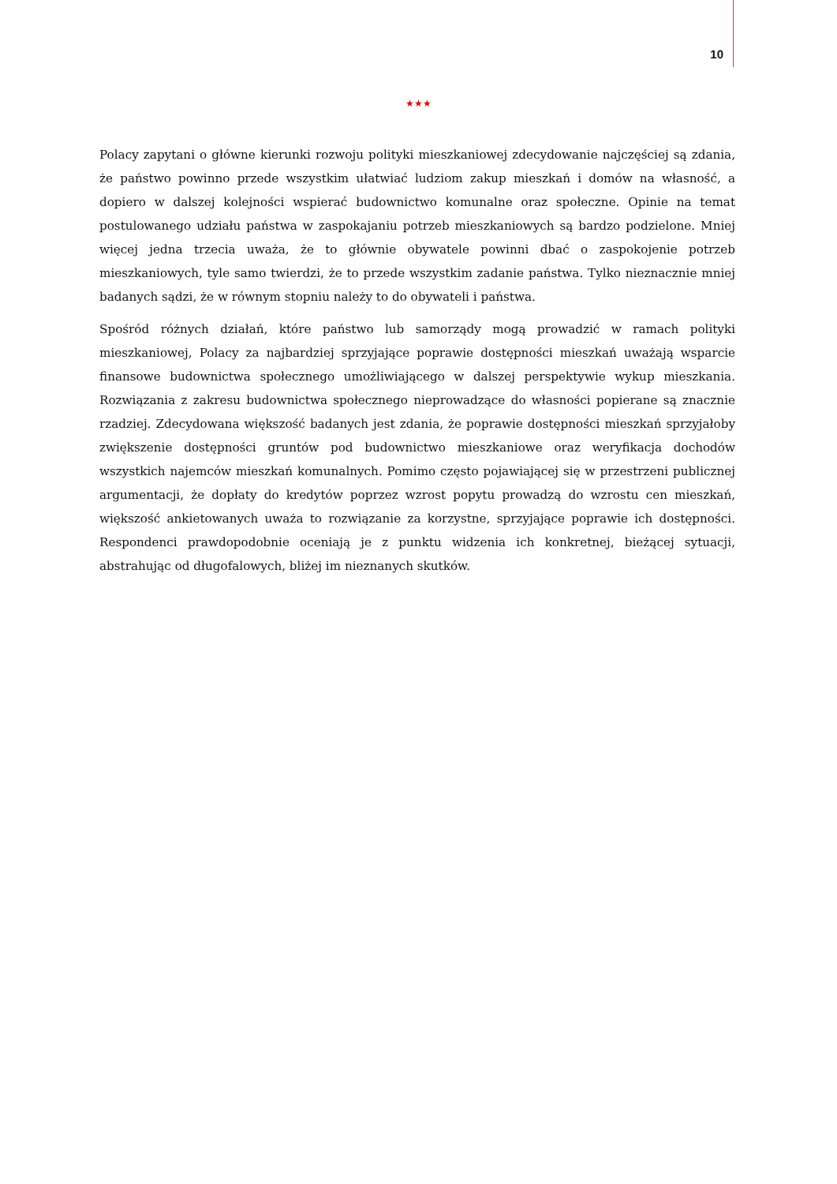10
★★★
Polacy zapytani o główne kierunki rozwoju polityki mieszkaniowej zdecydowanie najczęściej są zdania, że państwo powinno przede wszystkim ułatwiać ludziom zakup mieszkań i domów na własność, a dopiero w dalszej kolejności wspierać budownictwo komunalne oraz społeczne. Opinie na temat postulowanego udziału państwa w zaspokajaniu potrzeb mieszkaniowych są bardzo podzielone. Mniej więcej jedna trzecia uważa, że to głównie obywatele powinni dbać o zaspokojenie potrzeb mieszkaniowych, tyle samo twierdzi, że to przede wszystkim zadanie państwa. Tylko nieznacznie mniej badanych sądzi, że w równym stopniu należy to do obywateli i państwa.
Spośród różnych działań, które państwo lub samorządy mogą prowadzić w ramach polityki mieszkaniowej, Polacy za najbardziej sprzyjające poprawie dostępności mieszkań uważają wsparcie finansowe budownictwa społecznego umożliwiającego w dalszej perspektywie wykup mieszkania. Rozwiązania z zakresu budownictwa społecznego nieprowadzące do własności popierane są znacznie rzadziej. Zdecydowana większość badanych jest zdania, że poprawie dostępności mieszkań sprzyjałoby zwiększenie dostępności gruntów pod budownictwo mieszkaniowe oraz weryfikacja dochodów wszystkich najemców mieszkań komunalnych. Pomimo często pojawiającej się w przestrzeni publicznej argumentacji, że dopłaty do kredytów poprzez wzrost popytu prowadzą do wzrostu cen mieszkań, większość ankietowanych uważa to rozwiązanie za korzystne, sprzyjające poprawie ich dostępności. Respondenci prawdopodobnie oceniają je z punktu widzenia ich konkretnej, bieżącej sytuacji, abstrahując od długofalowych, bliżej im nieznanych skutków.